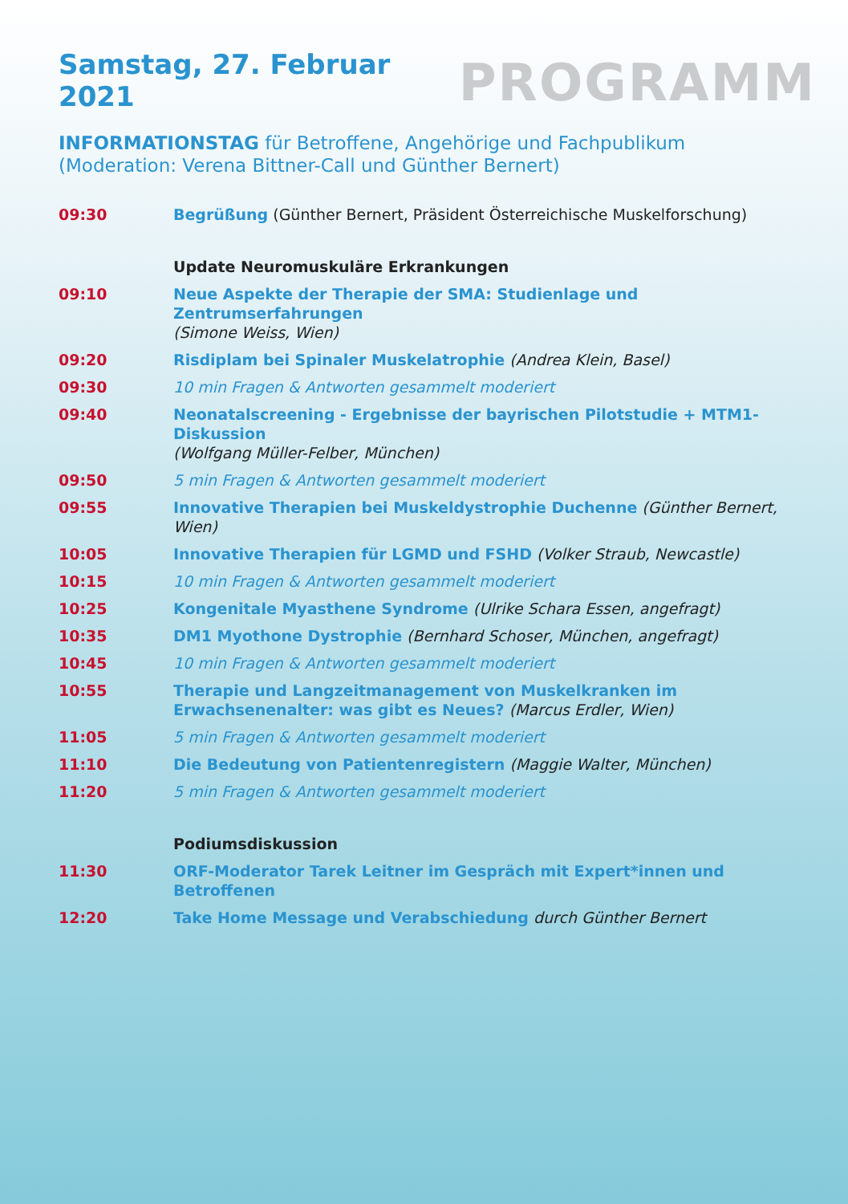Samstag, 27. Februar 2021
PROGRAMM
INFORMATIONSTAG für Betroffene, Angehörige und Fachpublikum
(Moderation: Verena Bittner-Call und Günther Bernert)
| 09:30 | Begrüßung (Günther Bernert, Präsident Österreichische Muskelforschung) |
| | Update Neuromuskuläre Erkrankungen |
| 09:10 | Neue Aspekte der Therapie der SMA: Studienlage und Zentrumserfahrungen (Simone Weiss, Wien) |
| 09:20 | Risdiplam bei Spinaler Muskelatrophie (Andrea Klein, Basel) |
| 09:30 | 10 min Fragen & Antworten gesammelt moderiert |
| 09:40 | Neonatalscreening - Ergebnisse der bayrischen Pilotstudie + MTM1-Diskussion (Wolfgang Müller-Felber, München) |
| 09:50 | 5 min Fragen & Antworten gesammelt moderiert |
| 09:55 | Innovative Therapien bei Muskeldystrophie Duchenne (Günther Bernert, Wien) |
| 10:05 | Innovative Therapien für LGMD und FSHD (Volker Straub, Newcastle) |
| 10:15 | 10 min Fragen & Antworten gesammelt moderiert |
| 10:25 | Kongenitale Myasthene Syndrome (Ulrike Schara Essen, angefragt) |
| 10:35 | DM1 Myothone Dystrophie (Bernhard Schoser, München, angefragt) |
| 10:45 | 10 min Fragen & Antworten gesammelt moderiert |
| 10:55 | Therapie und Langzeitmanagement von Muskelkranken im Erwachsenenalter: was gibt es Neues? (Marcus Erdler, Wien) |
| 11:05 | 5 min Fragen & Antworten gesammelt moderiert |
| 11:10 | Die Bedeutung von Patientenregistern (Maggie Walter, München) |
| 11:20 | 5 min Fragen & Antworten gesammelt moderiert |
| | Podiumsdiskussion |
| 11:30 | ORF-Moderator Tarek Leitner im Gespräch mit Expert*innen und Betroffenen |
| 12:20 | Take Home Message und Verabschiedung durch Günther Bernert |